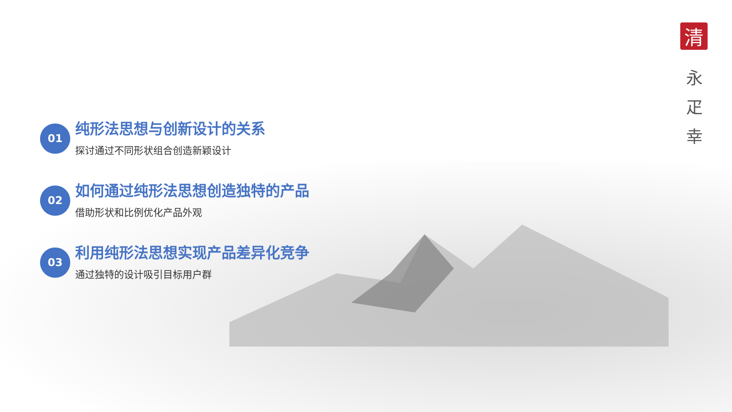清
永
疋
幸
01
纯形法思想与创新设计的关系
探讨通过不同形状组合创造新颖设计
02
如何通过纯形法思想创造独特的产品
借助形状和比例优化产品外观
03
利用纯形法思想实现产品差异化竞争
通过独特的设计吸引目标用户群